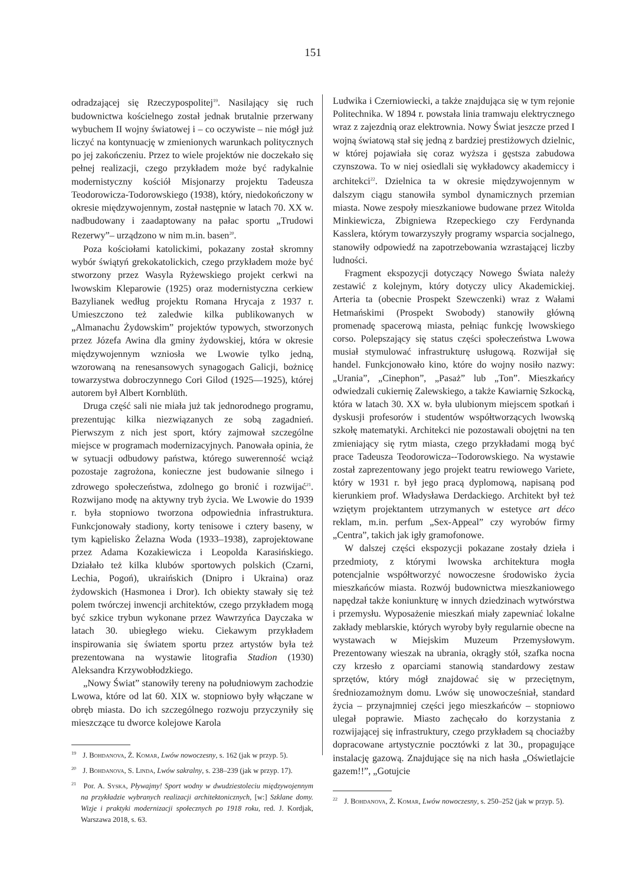151
odradzającej się Rzeczypospolitej<sup>19</sup>. Nasilający się ruch budownictwa kościelnego został jednak brutalnie przerwany wybuchem II wojny światowej i – co oczywiste – nie mógł już liczyć na kontynuację w zmienionych warunkach politycznych po jej zakończeniu. Przez to wiele projektów nie doczekało się pełnej realizacji, czego przykładem może być radykalnie modernistyczny kościół Misjonarzy projektu Tadeusza Teodorowicza-Todorowskiego (1938), który, niedokończony w okresie międzywojennym, został następnie w latach 70. XX w. nadbudowany i zaadaptowany na pałac sportu „Trudowi Rezerwy”– urządzono w nim m.in. basen<sup>20</sup>.
Poza kościołami katolickimi, pokazany został skromny wybór świątyń grekokatolickich, czego przykładem może być stworzony przez Wasyla Ryżewskiego projekt cerkwi na lwowskim Kleparowie (1925) oraz modernistyczna cerkiew Bazylianek według projektu Romana Hrycaja z 1937 r. Umieszczono też zaledwie kilka publikowanych w „Almanachu Żydowskim” projektów typowych, stworzonych przez Józefa Awina dla gminy żydowskiej, która w okresie międzywojennym wzniosła we Lwowie tylko jedną, wzorowaną na renesansowych synagogach Galicji, bożnicę towarzystwa dobroczynnego Cori Gilod (1925––1925), której autorem był Albert Kornblüth.
Druga część sali nie miała już tak jednorodnego programu, prezentując kilka niezwiązanych ze sobą zagadnień. Pierwszym z nich jest sport, który zajmował szczególne miejsce w programach modernizacyjnych. Panowała opinia, że w sytuacji odbudowy państwa, którego suwerenność wciąż pozostaje zagrożona, konieczne jest budowanie silnego i zdrowego społeczeństwa, zdolnego go bronić i rozwijać<sup>21</sup>. Rozwijano modę na aktywny tryb życia. We Lwowie do 1939 r. była stopniowo tworzona odpowiednia infrastruktura. Funkcjonowały stadiony, korty tenisowe i cztery baseny, w tym kąpielisko Żelazna Woda (1933–1938), zaprojektowane przez Adama Kozakiewicza i Leopolda Karasińskiego. Działało też kilka klubów sportowych polskich (Czarni, Lechia, Pogoń), ukraińskich (Dnipro i Ukraina) oraz żydowskich (Hasmonea i Dror). Ich obiekty stawały się też polem twórczej inwencji architektów, czego przykładem mogą być szkice trybun wykonane przez Wawrzyńca Dayczaka w latach 30. ubiegłego wieku. Ciekawym przykładem inspirowania się światem sportu przez artystów była też prezentowana na wystawie litografia Stadion (1930) Aleksandra Krzywobłodzkiego.
„Nowy Świat” stanowiły tereny na południowym zachodzie Lwowa, które od lat 60. XIX w. stopniowo były włączane w obręb miasta. Do ich szczególnego rozwoju przyczyniły się mieszczące tu dworce kolejowe Karola
<sup>19</sup> J. Bohdanova, Ż. Komar, Lwów nowoczesny, s. 162 (jak w przyp. 5).
<sup>20</sup> J. Bohdanova, S. Linda, Lwów sakralny, s. 238–239 (jak w przyp. 17).
<sup>21</sup> Por. A. Syska, Pływajmy! Sport wodny w dwudziestoleciu międzywojennym na przykładzie wybranych realizacji architektonicznych, [w:] Szklane domy. Wizje i praktyki modernizacji społecznych po 1918 roku, red. J. Kordjak, Warszawa 2018, s. 63.
Ludwika i Czerniowiecki, a także znajdująca się w tym rejonie Politechnika. W 1894 r. powstała linia tramwaju elektrycznego wraz z zajezdnią oraz elektrownia. Nowy Świat jeszcze przed I wojną światową stał się jedną z bardziej prestiżowych dzielnic, w której pojawiała się coraz wyższa i gęstsza zabudowa czynszowa. To w niej osiedlali się wykładowcy akademiccy i architekci<sup>22</sup>. Dzielnica ta w okresie międzywojennym w dalszym ciągu stanowiła symbol dynamicznych przemian miasta. Nowe zespoły mieszkaniowe budowane przez Witolda Minkiewicza, Zbigniewa Rzepeckiego czy Ferdynanda Kasslera, którym towarzyszyły programy wsparcia socjalnego, stanowiły odpowiedź na zapotrzebowania wzrastającej liczby ludności.
Fragment ekspozycji dotyczący Nowego Świata należy zestawić z kolejnym, który dotyczy ulicy Akademickiej. Arteria ta (obecnie Prospekt Szewczenki) wraz z Wałami Hetmańskimi (Prospekt Swobody) stanowiły główną promenadę spacerową miasta, pełniąc funkcję lwowskiego corso. Polepszający się status części społeczeństwa Lwowa musiał stymulować infrastrukturę usługową. Rozwijał się handel. Funkcjonowało kino, które do wojny nosiło nazwy: „Urania”, „Cinephon”, „Pasaż” lub „Ton”. Mieszkańcy odwiedzali cukiernię Zalewskiego, a także Kawiarnię Szkocką, która w latach 30. XX w. była ulubionym miejscem spotkań i dyskusji profesorów i studentów współtworzących lwowską szkołę matematyki. Architekci nie pozostawali obojętni na ten zmieniający się rytm miasta, czego przykładami mogą być prace Tadeusza Teodorowicza--Todorowskiego. Na wystawie został zaprezentowany jego projekt teatru rewiowego Variete, który w 1931 r. był jego pracą dyplomową, napisaną pod kierunkiem prof. Władysława Derdackiego. Architekt był też wziętym projektantem utrzymanych w estetyce art déco reklam, m.in. perfum „Sex-Appeal” czy wyrobów firmy „Centra”, takich jak igły gramofonowe.
W dalszej części ekspozycji pokazane zostały dzieła i przedmioty, z którymi lwowska architektura mogła potencjalnie współtworzyć nowoczesne środowisko życia mieszkańców miasta. Rozwój budownictwa mieszkaniowego napędzał także koniunkturę w innych dziedzinach wytwórstwa i przemysłu. Wyposażenie mieszkań miały zapewniać lokalne zakłady meblarskie, których wyroby były regularnie obecne na wystawach w Miejskim Muzeum Przemysłowym. Prezentowany wieszak na ubrania, okrągły stół, szafka nocna czy krzesło z oparciami stanowią standardowy zestaw sprzętów, który mógł znajdować się w przeciętnym, średniozamożnym domu. Lwów się unowocześniał, standard życia – przynajmniej części jego mieszkańców – stopniowo ulegał poprawie. Miasto zachęcało do korzystania z rozwijającej się infrastruktury, czego przykładem są chociażby dopracowane artystycznie pocztówki z lat 30., propagujące instalację gazową. Znajdujące się na nich hasła „Oświetlajcie gazem!!”, „Gotujcie
<sup>22</sup> J. Bohdanova, Ż. Komar, Lwów nowoczesny, s. 250–252 (jak w przyp. 5).